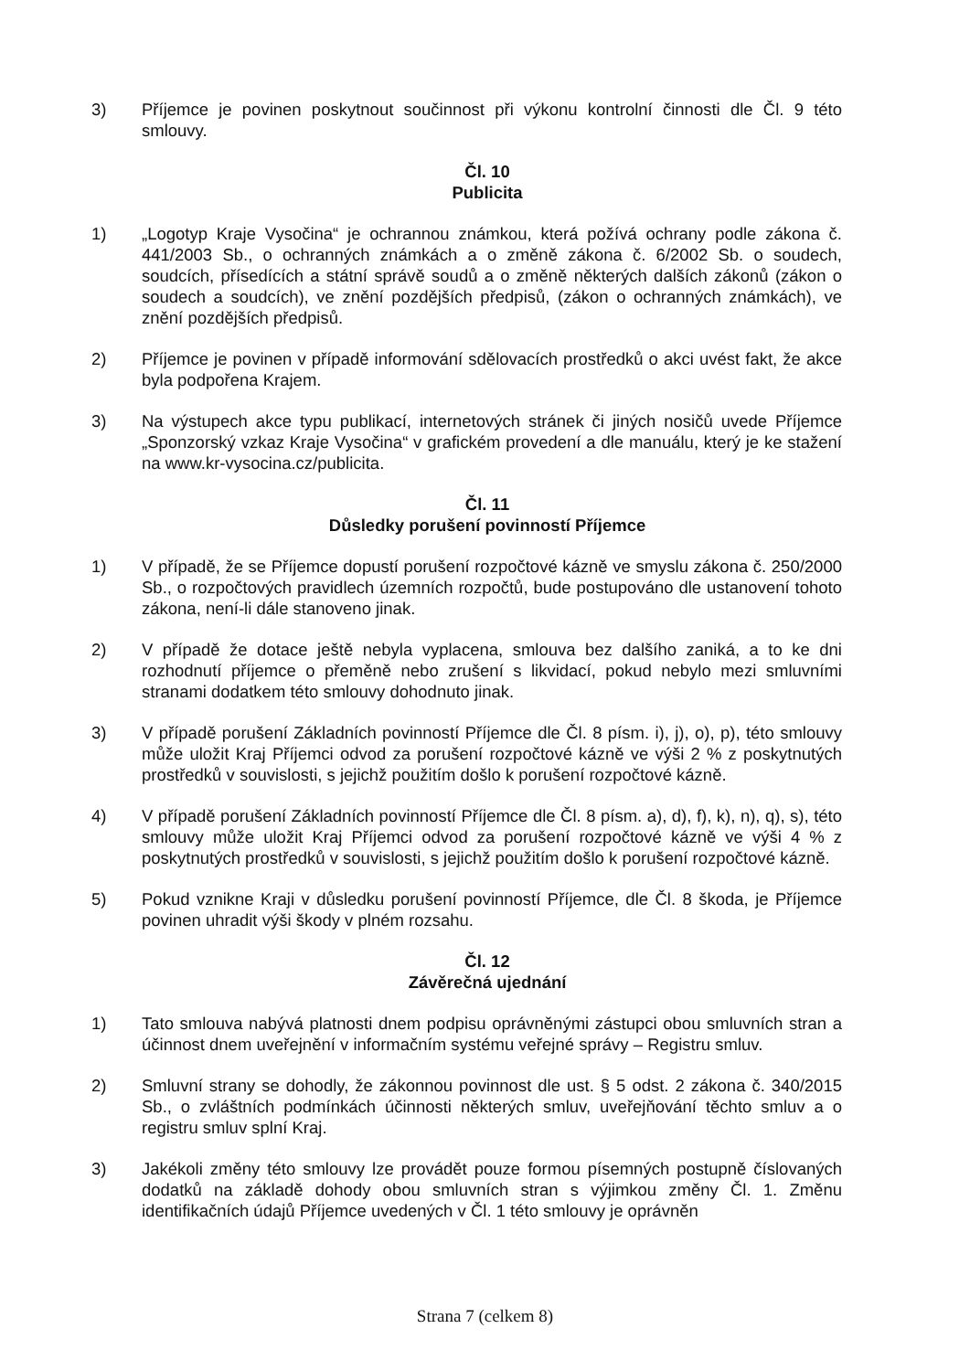3) Příjemce je povinen poskytnout součinnost při výkonu kontrolní činnosti dle Čl. 9 této smlouvy.
Čl. 10
Publicita
1) „Logotyp Kraje Vysočina“ je ochrannou známkou, která požívá ochrany podle zákona č. 441/2003 Sb., o ochranných známkách a o změně zákona č. 6/2002 Sb. o soudech, soudcích, přísedících a státní správě soudů a o změně některých dalších zákonů (zákon o soudech a soudcích), ve znění pozdějších předpisů, (zákon o ochranných známkách), ve znění pozdějších předpisů.
2) Příjemce je povinen v případě informování sdělovacích prostředků o akci uvést fakt, že akce byla podpořena Krajem.
3) Na výstupech akce typu publikací, internetových stránek či jiných nosičů uvede Příjemce „Sponzorský vzkaz Kraje Vysočina“ v grafickém provedení a dle manuálu, který je ke stažení na www.kr-vysocina.cz/publicita.
Čl. 11
Důsledky porušení povinností Příjemce
1) V případě, že se Příjemce dopustí porušení rozpočtové kázně ve smyslu zákona č. 250/2000 Sb., o rozpočtových pravidlech územních rozpočtů, bude postupováno dle ustanovení tohoto zákona, není-li dále stanoveno jinak.
2) V případě že dotace ještě nebyla vyplacena, smlouva bez dalšího zaniká, a to ke dni rozhodnutí příjemce o přeměně nebo zrušení s likvidací, pokud nebylo mezi smluvními stranami dodatkem této smlouvy dohodnuto jinak.
3) V případě porušení Základních povinností Příjemce dle Čl. 8 písm. i), j), o), p), této smlouvy může uložit Kraj Příjemci odvod za porušení rozpočtové kázně ve výši 2 % z poskytnutých prostředků v souvislosti, s jejichž použitím došlo k porušení rozpočtové kázně.
4) V případě porušení Základních povinností Příjemce dle Čl. 8 písm. a), d), f), k), n), q), s), této smlouvy může uložit Kraj Příjemci odvod za porušení rozpočtové kázně ve výši 4 % z poskytnutých prostředků v souvislosti, s jejichž použitím došlo k porušení rozpočtové kázně.
5) Pokud vznikne Kraji v důsledku porušení povinností Příjemce, dle Čl. 8 škoda, je Příjemce povinen uhradit výši škody v plném rozsahu.
Čl. 12
Závěrečná ujednání
1) Tato smlouva nabývá platnosti dnem podpisu oprávněnými zástupci obou smluvních stran a účinnost dnem uveřejnění v informačním systému veřejné správy – Registru smluv.
2) Smluvní strany se dohodly, že zákonnou povinnost dle ust. § 5 odst. 2 zákona č. 340/2015 Sb., o zvláštních podmínkách účinnosti některých smluv, uveřejňování těchto smluv a o registru smluv splní Kraj.
3) Jakékoli změny této smlouvy lze provádět pouze formou písemných postupně číslovaných dodatků na základě dohody obou smluvních stran s výjimkou změny Čl. 1. Změnu identifikačních údajů Příjemce uvedených v Čl. 1 této smlouvy je oprávněn
Strana 7 (celkem 8)